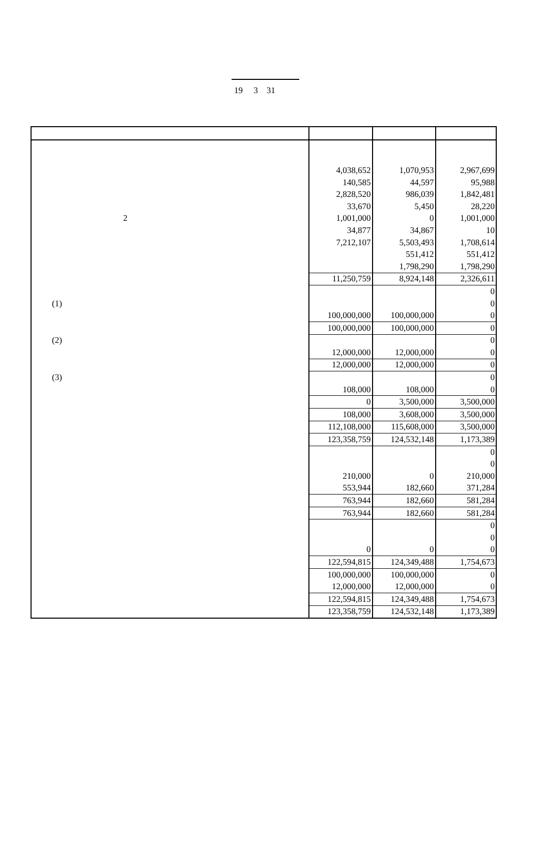19　 3　31
| | 4,038,652 | 1,070,953 | 2,967,699 |
| | 140,585 | 44,597 | 95,988 |
| | 2,828,520 | 986,039 | 1,842,481 |
| | 33,670 | 5,450 | 28,220 |
| 2 | 1,001,000 | 0 | 1,001,000 |
| | 34,877 | 34,867 | 10 |
| | 7,212,107 | 5,503,493 | 1,708,614 |
| | | 551,412 | 551,412 |
| | | 1,798,290 | 1,798,290 |
| | 11,250,759 | 8,924,148 | 2,326,611 |
| | | | 0 |
| (1) | | | 0 |
| | 100,000,000 | 100,000,000 | 0 |
| | 100,000,000 | 100,000,000 | 0 |
| (2) | | | 0 |
| | 12,000,000 | 12,000,000 | 0 |
| | 12,000,000 | 12,000,000 | 0 |
| (3) | | | 0 |
| | 108,000 | 108,000 | 0 |
| | 0 | 3,500,000 | 3,500,000 |
| | 108,000 | 3,608,000 | 3,500,000 |
| | 112,108,000 | 115,608,000 | 3,500,000 |
| | 123,358,759 | 124,532,148 | 1,173,389 |
| | | | 0 |
| | | | 0 |
| | 210,000 | 0 | 210,000 |
| | 553,944 | 182,660 | 371,284 |
| | 763,944 | 182,660 | 581,284 |
| | 763,944 | 182,660 | 581,284 |
| | | | 0 |
| | | | 0 |
| | 0 | 0 | 0 |
| | 122,594,815 | 124,349,488 | 1,754,673 |
| | 100,000,000 | 100,000,000 | 0 |
| | 12,000,000 | 12,000,000 | 0 |
| | 122,594,815 | 124,349,488 | 1,754,673 |
| | 123,358,759 | 124,532,148 | 1,173,389 |